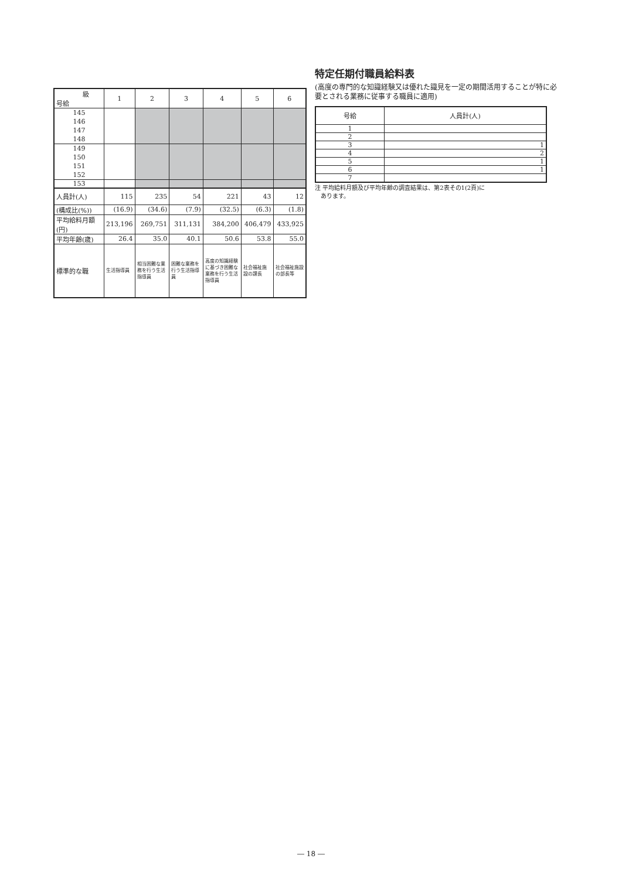| 級 号給 | 1 | 2 | 3 | 4 | 5 | 6 |
| --- | --- | --- | --- | --- | --- | --- |
| 145 146 147 148 | | | | | | |
| 149 150 151 152 | | | | | | |
| 153 | | | | | | |
| 人員計(人) | 115 | 235 | 54 | 221 | 43 | 12 |
| (構成比(%)) | (16.9) | (34.6) | (7.9) | (32.5) | (6.3) | (1.8) |
| 平均給料月額 (円) | 213,196 | 269,751 | 311,131 | 384,200 | 406,479 | 433,925 |
| 平均年齢(歳) | 26.4 | 35.0 | 40.1 | 50.6 | 53.8 | 55.0 |
| 標準的な職 | 生活指導員 | 相当困難な業務を行う生活指導員 | 困難な業務を行う生活指導員 | 高度の知識経験に基づき困難な業務を行う生活指導員 | 社会福祉施設の課長 | 社会福祉施設の部長等 |
特定任期付職員給料表
(高度の専門的な知識経験又は優れた識見を一定の期間活用することが特に必要とされる業務に従事する職員に適用)
| 号給 | 人員計(人) |
| --- | --- |
| 1 | |
| 2 | |
| 3 | 1 |
| 4 | 2 |
| 5 | 1 |
| 6 | 1 |
| 7 | |
注 平均給料月額及び平均年齢の調査結果は、第2表その1(2頁)に
あります。
― 18 ―